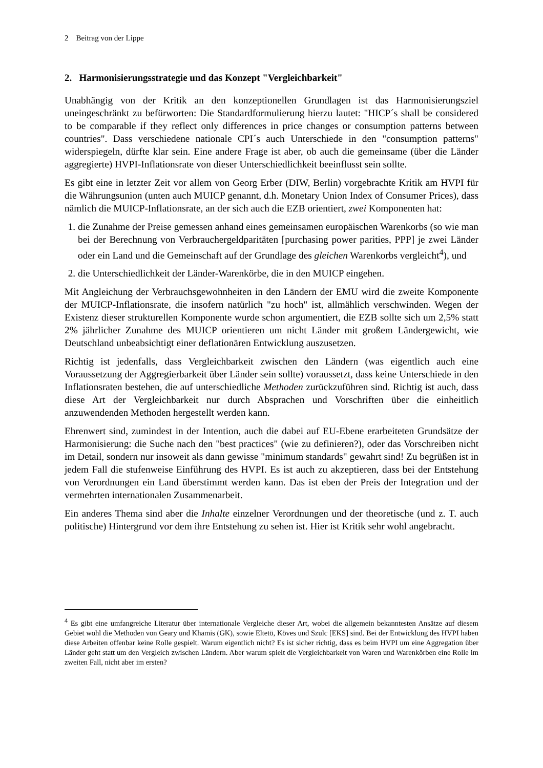2 Beitrag von der Lippe
2. Harmonisierungsstrategie und das Konzept "Vergleichbarkeit"
Unabhängig von der Kritik an den konzeptionellen Grundlagen ist das Harmonisierungsziel uneingeschränkt zu befürworten: Die Standardformulierung hierzu lautet: "HICP´s shall be considered to be comparable if they reflect only differences in price changes or consumption patterns between countries". Dass verschiedene nationale CPI´s auch Unterschiede in den "consumption patterns" widerspiegeln, dürfte klar sein. Eine andere Frage ist aber, ob auch die gemeinsame (über die Länder aggregierte) HVPI-Inflationsrate von dieser Unterschiedlichkeit beeinflusst sein sollte.
Es gibt eine in letzter Zeit vor allem von Georg Erber (DIW, Berlin) vorgebrachte Kritik am HVPI für die Währungsunion (unten auch MUICP genannt, d.h. Monetary Union Index of Consumer Prices), dass nämlich die MUICP-Inflationsrate, an der sich auch die EZB orientiert, zwei Komponenten hat:
1. die Zunahme der Preise gemessen anhand eines gemeinsamen europäischen Warenkorbs (so wie man bei der Berechnung von Verbrauchergeldparitäten [purchasing power parities, PPP] je zwei Länder oder ein Land und die Gemeinschaft auf der Grundlage des gleichen Warenkorbs vergleicht<sup>4</sup>), und
2. die Unterschiedlichkeit der Länder-Warenkörbe, die in den MUICP eingehen.
Mit Angleichung der Verbrauchsgewohnheiten in den Ländern der EMU wird die zweite Komponente der MUICP-Inflationsrate, die insofern natürlich "zu hoch" ist, allmählich verschwinden. Wegen der Existenz dieser strukturellen Komponente wurde schon argumentiert, die EZB sollte sich um 2,5% statt 2% jährlicher Zunahme des MUICP orientieren um nicht Länder mit großem Ländergewicht, wie Deutschland unbeabsichtigt einer deflationären Entwicklung auszusetzen.
Richtig ist jedenfalls, dass Vergleichbarkeit zwischen den Ländern (was eigentlich auch eine Voraussetzung der Aggregierbarkeit über Länder sein sollte) voraussetzt, dass keine Unterschiede in den Inflationsraten bestehen, die auf unterschiedliche Methoden zurückzuführen sind. Richtig ist auch, dass diese Art der Vergleichbarkeit nur durch Absprachen und Vorschriften über die einheitlich anzuwendenden Methoden hergestellt werden kann.
Ehrenwert sind, zumindest in der Intention, auch die dabei auf EU-Ebene erarbeiteten Grundsätze der Harmonisierung: die Suche nach den "best practices" (wie zu definieren?), oder das Vorschreiben nicht im Detail, sondern nur insoweit als dann gewisse "minimum standards" gewahrt sind! Zu begrüßen ist in jedem Fall die stufenweise Einführung des HVPI. Es ist auch zu akzeptieren, dass bei der Entstehung von Verordnungen ein Land überstimmt werden kann. Das ist eben der Preis der Integration und der vermehrten internationalen Zusammenarbeit.
Ein anderes Thema sind aber die Inhalte einzelner Verordnungen und der theoretische (und z. T. auch politische) Hintergrund vor dem ihre Entstehung zu sehen ist. Hier ist Kritik sehr wohl angebracht.
<sup>4</sup> Es gibt eine umfangreiche Literatur über internationale Vergleiche dieser Art, wobei die allgemein bekanntesten Ansätze auf diesem Gebiet wohl die Methoden von Geary und Khamis (GK), sowie Eltetö, Köves und Szulc [EKS] sind. Bei der Entwicklung des HVPI haben diese Arbeiten offenbar keine Rolle gespielt. Warum eigentlich nicht? Es ist sicher richtig, dass es beim HVPI um eine Aggregation über Länder geht statt um den Vergleich zwischen Ländern. Aber warum spielt die Vergleichbarkeit von Waren und Warenkörben eine Rolle im zweiten Fall, nicht aber im ersten?